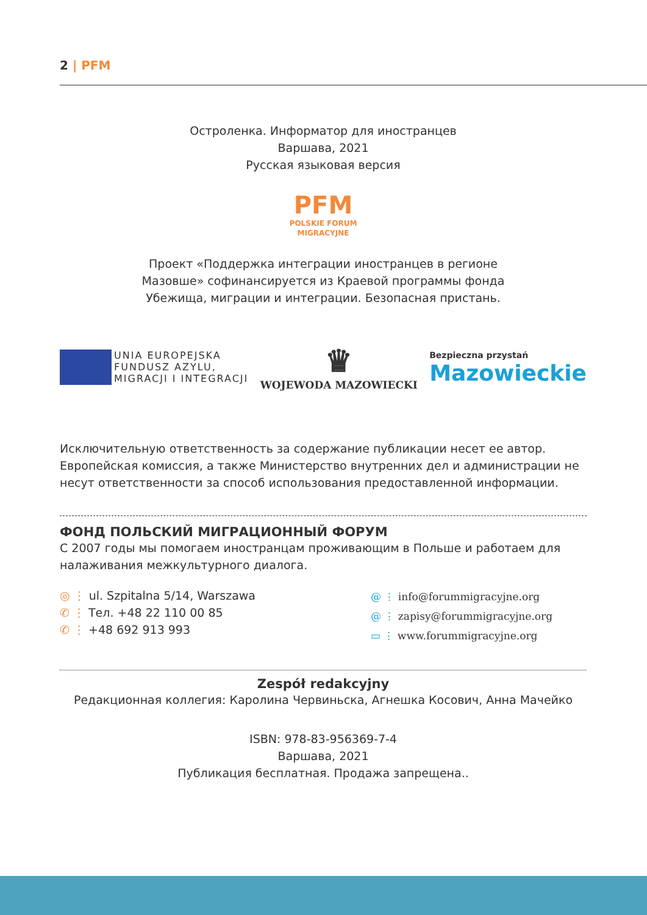2 | PFM
Остроленка. Информатор для иностранцев
Варшава, 2021
Русская языковая версия
PFM
POLSKIE FORUM
MIGRACYJNE
Проект «Поддержка интеграции иностранцев в регионе
Мазовше» софинансируется из Краевой программы фонда
Убежища, миграции и интеграции. Безопасная пристань.
UNIA EUROPEJSKA
FUNDUSZ AZYLU,
MIGRACJI I INTEGRACJI
♛
WOJEWODA MAZOWIECKI
Bezpieczna przystań
Mazowieckie
Исключительную ответственность за содержание публикации несет ее автор. Европейская комиссия, а также Министерство внутренних дел и администрации не несут ответственности за способ использования предоставленной информации.
ФОНД ПОЛЬСКИЙ МИГРАЦИОННЫЙ ФОРУМ
С 2007 годы мы помогаем иностранцам проживающим в Польше и работаем для налаживания межкультурного диалога.
◎ ⋮ ul. Szpitalna 5/14, Warszawa
✆ ⋮ Тел. +48 22 110 00 85
✆ ⋮ +48 692 913 993
@ ⋮ info@forummigracyjne.org
@ ⋮ zapisy@forummigracyjne.org
▭ ⋮ www.forummigracyjne.org
Zespół redakcyjny
Редакционная коллегия: Каролина Червиньска, Агнешка Косович, Анна Мачейко
ISBN: 978-83-956369-7-4
Варшава, 2021
Публикация бесплатная. Продажа запрещена..